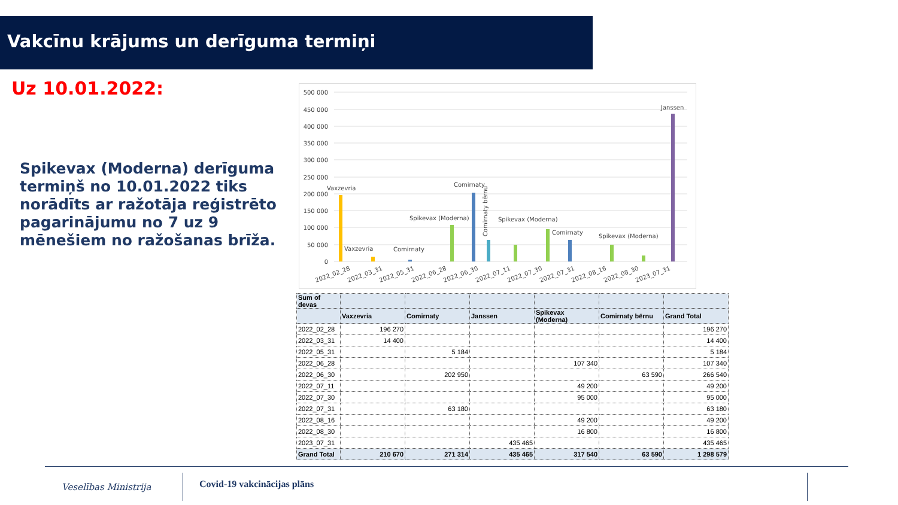Vakcīnu krājums un derīguma termiņi
Uz 10.01.2022:
Spikevax (Moderna) derīguma termiņš no 10.01.2022 tiks norādīts ar ražotāja reģistrēto pagarinājumu no 7 uz 9 mēnešiem no ražošanas brīža.
500 000
450 000
400 000
350 000
300 000
250 000
200 000
150 000
100 000
50 000
0
Vaxzevria
Vaxzevria
Comirnaty
Spikevax (Moderna)
Comirnaty
Spikevax (Moderna)
Comirnaty
Spikevax (Moderna)
Janssen
Comirnaty bērnu
2022_02_28
2022_03_31
2022_05_31
2022_06_28
2022_06_30
2022_07_11
2022_07_30
2022_07_31
2022_08_16
2022_08_30
2023_07_31
| Sum of devas | | | | | | |
| --- | --- | --- | --- | --- | --- | --- |
| | Vaxzevria | Comirnaty | Janssen | Spikevax (Moderna) | Comirnaty bērnu | Grand Total |
| 2022_02_28 | 196 270 | | | | | 196 270 |
| 2022_03_31 | 14 400 | | | | | 14 400 |
| 2022_05_31 | | 5 184 | | | | 5 184 |
| 2022_06_28 | | | | 107 340 | | 107 340 |
| 2022_06_30 | | 202 950 | | | 63 590 | 266 540 |
| 2022_07_11 | | | | 49 200 | | 49 200 |
| 2022_07_30 | | | | 95 000 | | 95 000 |
| 2022_07_31 | | 63 180 | | | | 63 180 |
| 2022_08_16 | | | | 49 200 | | 49 200 |
| 2022_08_30 | | | | 16 800 | | 16 800 |
| 2023_07_31 | | | 435 465 | | | 435 465 |
| Grand Total | 210 670 | 271 314 | 435 465 | 317 540 | 63 590 | 1 298 579 |
Veselības Ministrija Covid-19 vakcinācijas plāns